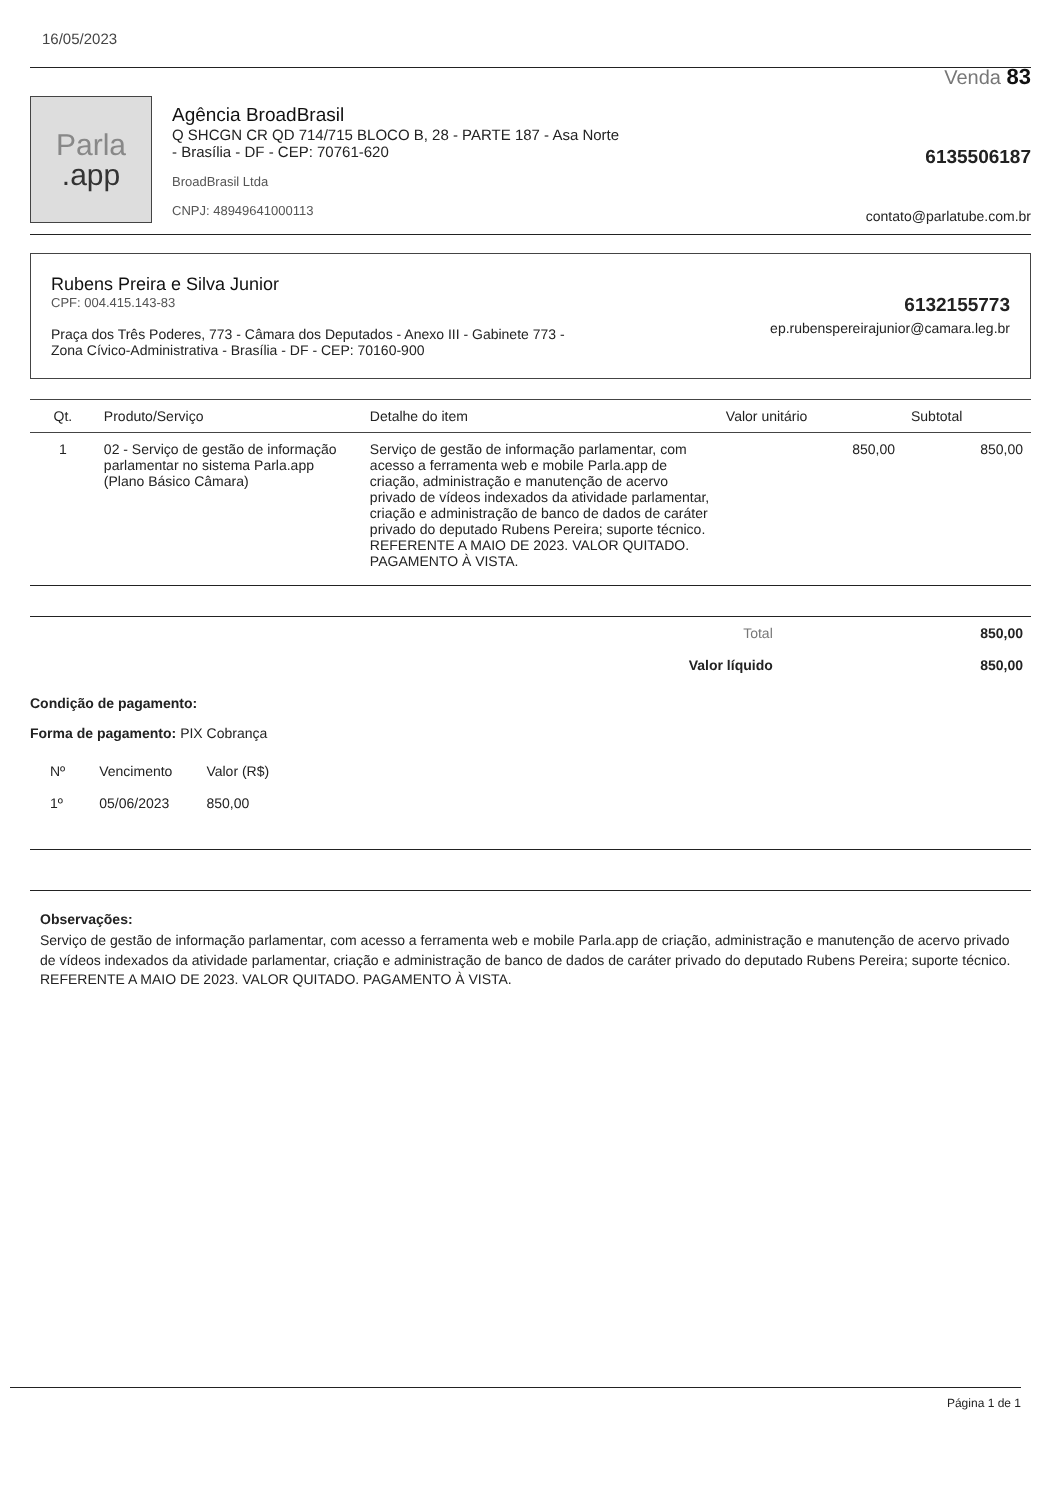16/05/2023
Venda 83
Parla.app
Agência BroadBrasil
Q SHCGN CR QD 714/715 BLOCO B, 28 - PARTE 187 - Asa Norte
- Brasília - DF - CEP: 70761-620
BroadBrasil Ltda
CNPJ: 48949641000113
6135506187
contato@parlatube.com.br
Rubens Preira e Silva Junior
CPF: 004.415.143-83
Praça dos Três Poderes, 773 - Câmara dos Deputados - Anexo III - Gabinete 773 -
Zona Cívico-Administrativa - Brasília - DF - CEP: 70160-900
6132155773
ep.rubenspereirajunior@camara.leg.br
| Qt. | Produto/Serviço | Detalhe do item | Valor unitário | Subtotal |
| --- | --- | --- | --- | --- |
| 1 | 02 - Serviço de gestão de informação parlamentar no sistema Parla.app (Plano Básico Câmara) | Serviço de gestão de informação parlamentar, com acesso a ferramenta web e mobile Parla.app de criação, administração e manutenção de acervo privado de vídeos indexados da atividade parlamentar, criação e administração de banco de dados de caráter privado do deputado Rubens Pereira; suporte técnico. REFERENTE A MAIO DE 2023. VALOR QUITADO. PAGAMENTO À VISTA. | 850,00 | 850,00 |
| Total | 850,00 |
| Valor líquido | 850,00 |
Condição de pagamento:
Forma de pagamento: PIX Cobrança
| Nº | Vencimento | Valor (R$) |
| --- | --- | --- |
| 1º | 05/06/2023 | 850,00 |
Observações:
Serviço de gestão de informação parlamentar, com acesso a ferramenta web e mobile Parla.app de criação, administração e manutenção de acervo privado de vídeos indexados da atividade parlamentar, criação e administração de banco de dados de caráter privado do deputado Rubens Pereira; suporte técnico. REFERENTE A MAIO DE 2023. VALOR QUITADO. PAGAMENTO À VISTA.
Página 1 de 1